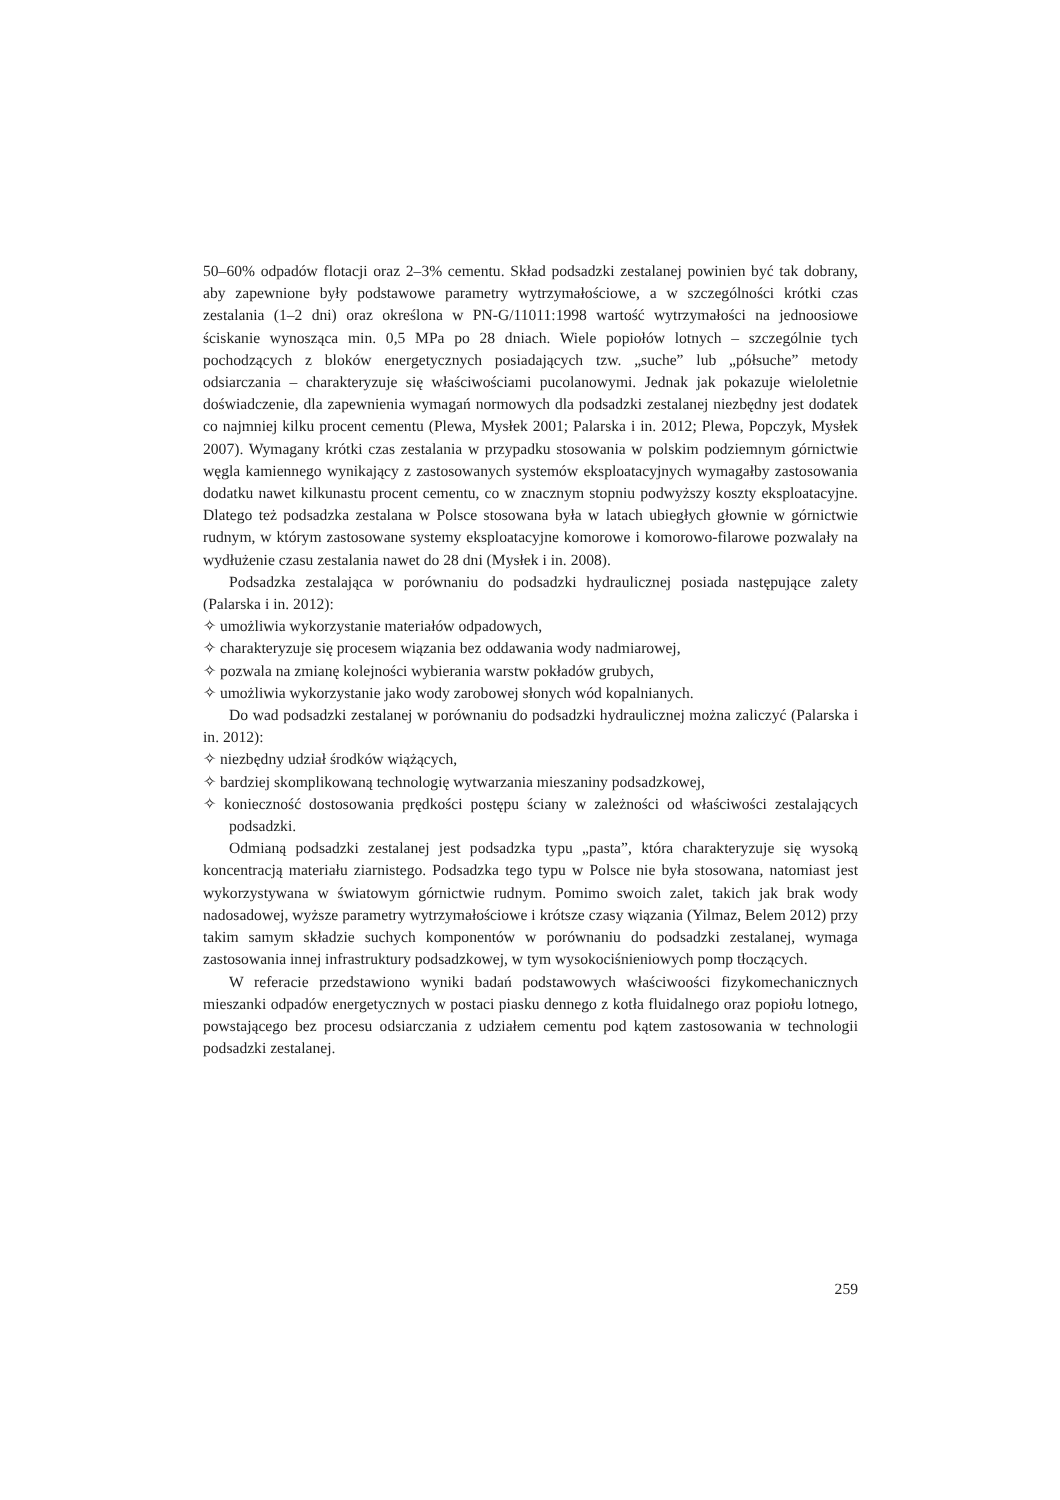50–60% odpadów flotacji oraz 2–3% cementu. Skład podsadzki zestalanej powinien być tak dobrany, aby zapewnione były podstawowe parametry wytrzymałościowe, a w szczególności krótki czas zestalania (1–2 dni) oraz określona w PN-G/11011:1998 wartość wytrzymałości na jednoosiowe ściskanie wynosząca min. 0,5 MPa po 28 dniach. Wiele popiołów lotnych – szczególnie tych pochodzących z bloków energetycznych posiadających tzw. „suche” lub „półsuche” metody odsiarczania – charakteryzuje się właściwościami pucolanowymi. Jednak jak pokazuje wieloletnie doświadczenie, dla zapewnienia wymagań normowych dla podsadzki zestalanej niezbędny jest dodatek co najmniej kilku procent cementu (Plewa, Mysłek 2001; Palarska i in. 2012; Plewa, Popczyk, Mysłek 2007). Wymagany krótki czas zestalania w przypadku stosowania w polskim podziemnym górnictwie węgla kamiennego wynikający z zastosowanych systemów eksploatacyjnych wymagałby zastosowania dodatku nawet kilkunastu procent cementu, co w znacznym stopniu podwyższy koszty eksploatacyjne. Dlatego też podsadzka zestalana w Polsce stosowana była w latach ubiegłych głownie w górnictwie rudnym, w którym zastosowane systemy eksploatacyjne komorowe i komorowo-filarowe pozwalały na wydłużenie czasu zestalania nawet do 28 dni (Mysłek i in. 2008).
Podsadzka zestalająca w porównaniu do podsadzki hydraulicznej posiada następujące zalety (Palarska i in. 2012):
✧ umożliwia wykorzystanie materiałów odpadowych,
✧ charakteryzuje się procesem wiązania bez oddawania wody nadmiarowej,
✧ pozwala na zmianę kolejności wybierania warstw pokładów grubych,
✧ umożliwia wykorzystanie jako wody zarobowej słonych wód kopalnianych.
Do wad podsadzki zestalanej w porównaniu do podsadzki hydraulicznej można zaliczyć (Palarska i in. 2012):
✧ niezbędny udział środków wiążących,
✧ bardziej skomplikowaną technologię wytwarzania mieszaniny podsadzkowej,
✧ konieczność dostosowania prędkości postępu ściany w zależności od właściwości zestalających podsadzki.
Odmianą podsadzki zestalanej jest podsadzka typu „pasta”, która charakteryzuje się wysoką koncentracją materiału ziarnistego. Podsadzka tego typu w Polsce nie była stosowana, natomiast jest wykorzystywana w światowym górnictwie rudnym. Pomimo swoich zalet, takich jak brak wody nadosadowej, wyższe parametry wytrzymałościowe i krótsze czasy wiązania (Yilmaz, Belem 2012) przy takim samym składzie suchych komponentów w porównaniu do podsadzki zestalanej, wymaga zastosowania innej infrastruktury podsadzkowej, w tym wysokociśnieniowych pomp tłoczących.
W referacie przedstawiono wyniki badań podstawowych właściwoości fizykomechanicznych mieszanki odpadów energetycznych w postaci piasku dennego z kotła fluidalnego oraz popiołu lotnego, powstającego bez procesu odsiarczania z udziałem cementu pod kątem zastosowania w technologii podsadzki zestalanej.
259